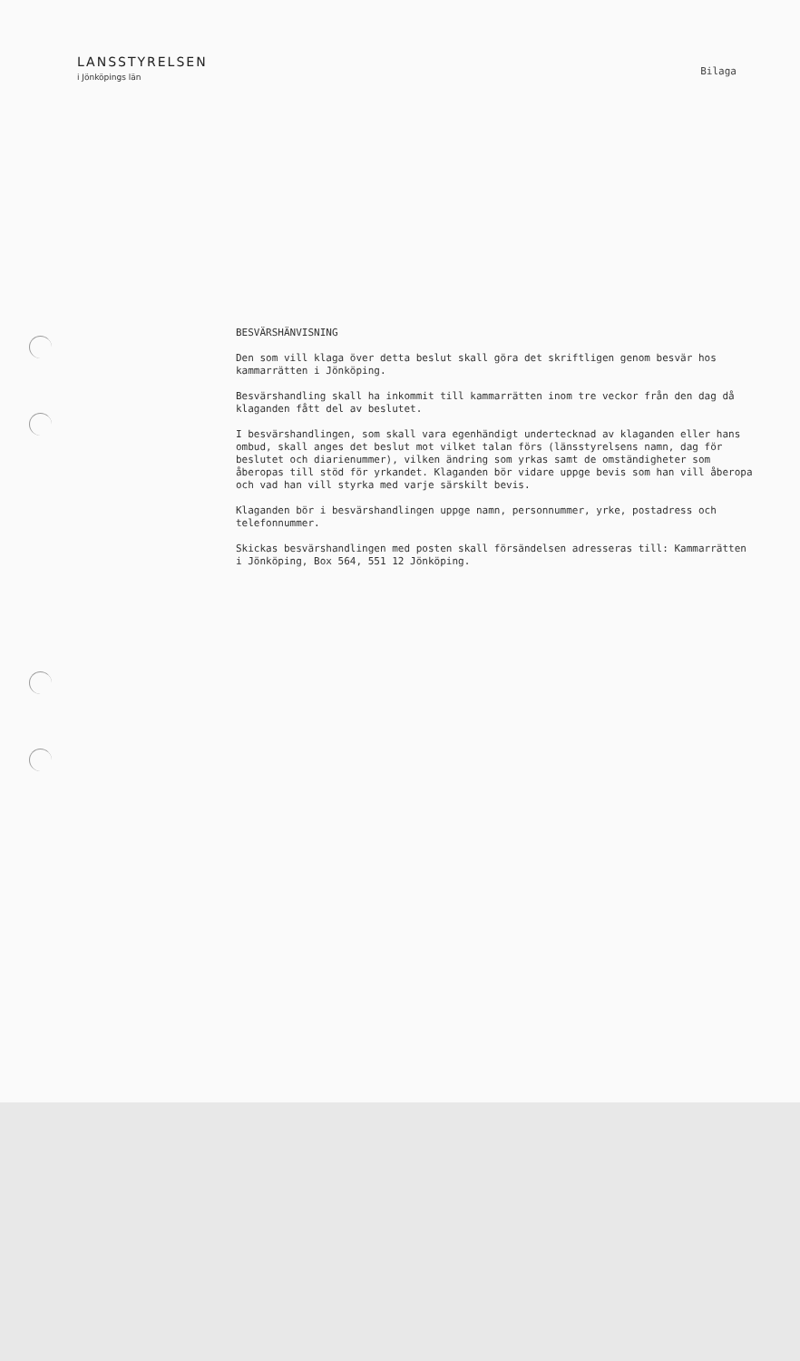LANSSTYRELSEN
i Jönköpings län
Bilaga
BESVÄRSHÄNVISNING
Den som vill klaga över detta beslut skall göra det skriftligen genom besvär hos kammarrätten i Jönköping.
Besvärshandling skall ha inkommit till kammarrätten inom tre veckor från den dag då klaganden fått del av beslutet.
I besvärshandlingen, som skall vara egenhändigt undertecknad av klaganden eller hans ombud, skall anges det beslut mot vilket talan förs (länsstyrelsens namn, dag för beslutet och diarienummer), vilken ändring som yrkas samt de omständigheter som åberopas till stöd för yrkandet. Klaganden bör vidare uppge bevis som han vill åberopa och vad han vill styrka med varje särskilt bevis.
Klaganden bör i besvärshandlingen uppge namn, personnummer, yrke, postadress och telefonnummer.
Skickas besvärshandlingen med posten skall försändelsen adresseras till: Kammarrätten i Jönköping, Box 564, 551 12 Jönköping.